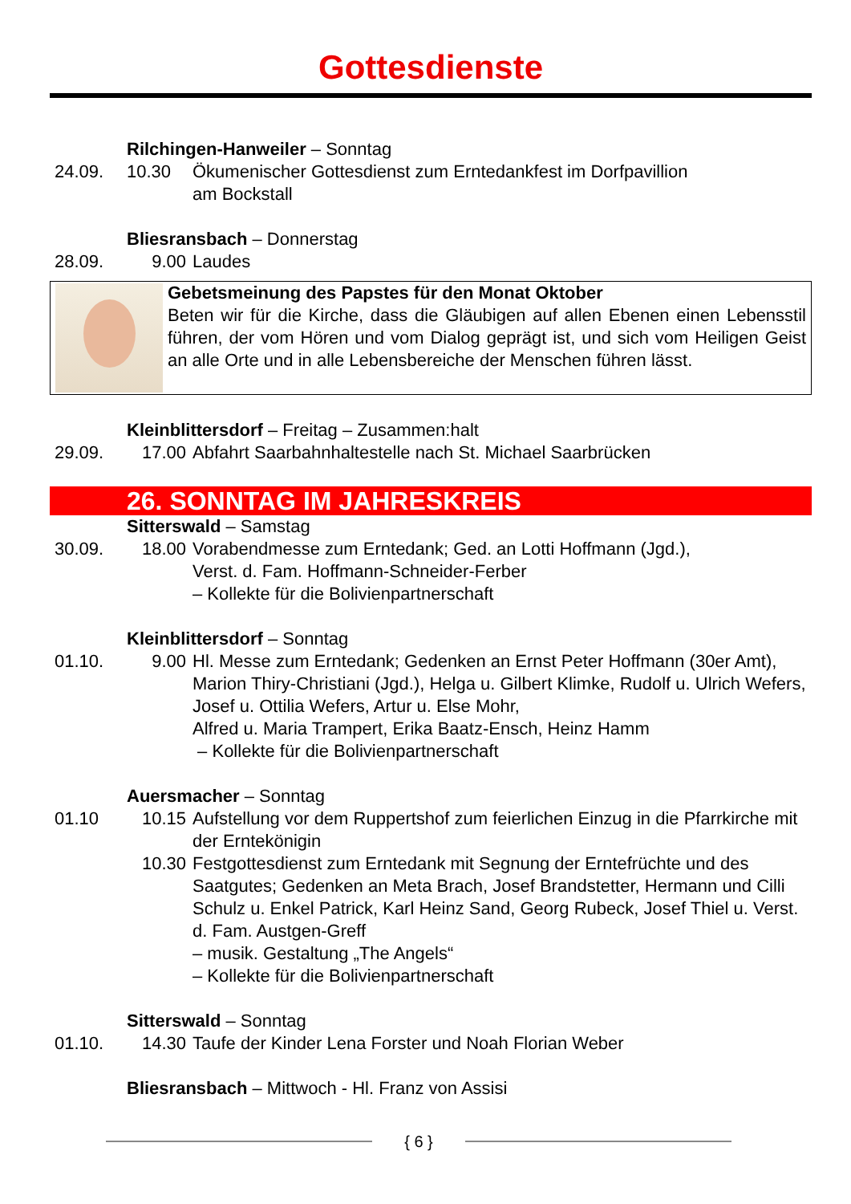Gottesdienste
Rilchingen-Hanweiler – Sonntag
24.09. 10.30 Ökumenischer Gottesdienst zum Erntedankfest im Dorfpavillion
am Bockstall
Bliesransbach – Donnerstag
28.09. 9.00 Laudes
Gebetsmeinung des Papstes für den Monat Oktober
Beten wir für die Kirche, dass die Gläubigen auf allen Ebenen einen Lebensstil führen, der vom Hören und vom Dialog geprägt ist, und sich vom Heiligen Geist an alle Orte und in alle Lebensbereiche der Menschen führen lässt.
Kleinblittersdorf – Freitag – Zusammen:halt
29.09. 17.00 Abfahrt Saarbahnhaltestelle nach St. Michael Saarbrücken
26. SONNTAG IM JAHRESKREIS
Sitterswald – Samstag
30.09. 18.00 Vorabendmesse zum Erntedank; Ged. an Lotti Hoffmann (Jgd.),
Verst. d. Fam. Hoffmann-Schneider-Ferber
– Kollekte für die Bolivienpartnerschaft
Kleinblittersdorf – Sonntag
01.10. 9.00 Hl. Messe zum Erntedank; Gedenken an Ernst Peter Hoffmann (30er Amt), Marion Thiry-Christiani (Jgd.), Helga u. Gilbert Klimke, Rudolf u. Ulrich Wefers, Josef u. Ottilia Wefers, Artur u. Else Mohr,
Alfred u. Maria Trampert, Erika Baatz-Ensch, Heinz Hamm
– Kollekte für die Bolivienpartnerschaft
Auersmacher – Sonntag
01.10 10.15 Aufstellung vor dem Ruppertshof zum feierlichen Einzug in die Pfarrkirche mit der Erntekönigin
10.30 Festgottesdienst zum Erntedank mit Segnung der Erntefrüchte und des Saatgutes; Gedenken an Meta Brach, Josef Brandstetter, Hermann und Cilli Schulz u. Enkel Patrick, Karl Heinz Sand, Georg Rubeck, Josef Thiel u. Verst. d. Fam. Austgen-Greff
– musik. Gestaltung „The Angels“
– Kollekte für die Bolivienpartnerschaft
Sitterswald – Sonntag
01.10. 14.30 Taufe der Kinder Lena Forster und Noah Florian Weber
Bliesransbach – Mittwoch - Hl. Franz von Assisi
{ 6 }